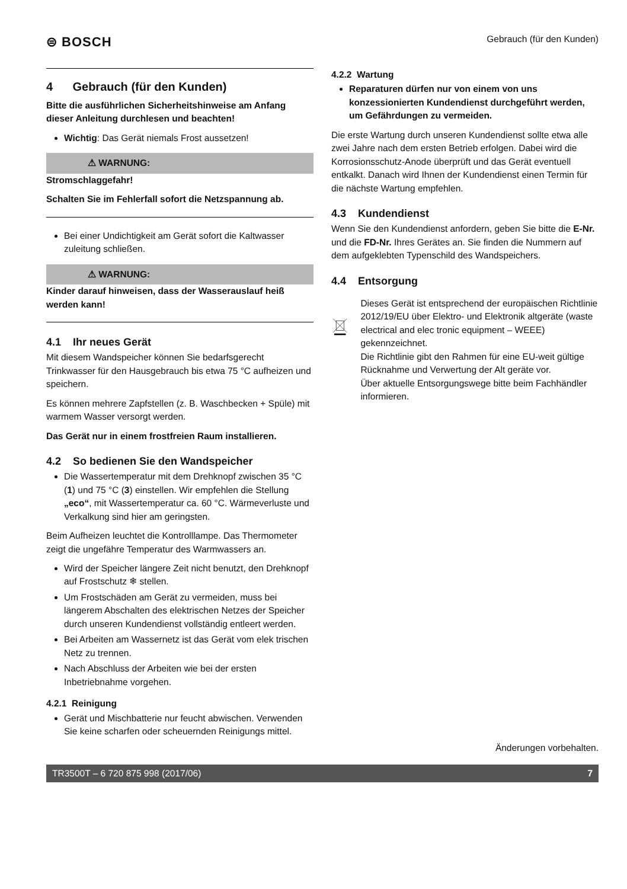⊜ BOSCH
Gebrauch (für den Kunden)
4 Gebrauch (für den Kunden)
Bitte die ausführlichen Sicherheitshinweise am Anfang dieser Anleitung durchlesen und beachten!
Wichtig: Das Gerät niemals Frost aussetzen!
⚠ WARNUNG:
Stromschlaggefahr!
Schalten Sie im Fehlerfall sofort die Netzspannung ab.
Bei einer Undichtigkeit am Gerät sofort die Kaltwasser zuleitung schließen.
⚠ WARNUNG:
Kinder darauf hinweisen, dass der Wasserauslauf heiß werden kann!
4.1 Ihr neues Gerät
Mit diesem Wandspeicher können Sie bedarfsgerecht Trinkwasser für den Hausgebrauch bis etwa 75 °C aufheizen und speichern.
Es können mehrere Zapfstellen (z. B. Waschbecken + Spüle) mit warmem Wasser versorgt werden.
Das Gerät nur in einem frostfreien Raum installieren.
4.2 So bedienen Sie den Wandspeicher
Die Wassertemperatur mit dem Drehknopf zwischen 35 °C (1) und 75 °C (3) einstellen. Wir empfehlen die Stellung „eco“, mit Wassertemperatur ca. 60 °C. Wärmeverluste und Verkalkung sind hier am geringsten.
Beim Aufheizen leuchtet die Kontrolllampe. Das Thermometer zeigt die ungefähre Temperatur des Warmwassers an.
Wird der Speicher längere Zeit nicht benutzt, den Drehknopf auf Frostschutz ❄ stellen.
Um Frostschäden am Gerät zu vermeiden, muss bei längerem Abschalten des elektrischen Netzes der Speicher durch unseren Kundendienst vollständig entleert werden.
Bei Arbeiten am Wassernetz ist das Gerät vom elek trischen Netz zu trennen.
Nach Abschluss der Arbeiten wie bei der ersten Inbetriebnahme vorgehen.
4.2.1 Reinigung
Gerät und Mischbatterie nur feucht abwischen. Verwenden Sie keine scharfen oder scheuernden Reinigungs mittel.
4.2.2 Wartung
Reparaturen dürfen nur von einem von uns konzessionierten Kundendienst durchgeführt werden, um Gefährdungen zu vermeiden.
Die erste Wartung durch unseren Kundendienst sollte etwa alle zwei Jahre nach dem ersten Betrieb erfolgen. Dabei wird die Korrosionsschutz-Anode überprüft und das Gerät eventuell entkalkt. Danach wird Ihnen der Kundendienst einen Termin für die nächste Wartung empfehlen.
4.3 Kundendienst
Wenn Sie den Kundendienst anfordern, geben Sie bitte die E-Nr. und die FD-Nr. Ihres Gerätes an. Sie finden die Nummern auf dem aufgeklebten Typenschild des Wandspeichers.
4.4 Entsorgung
Dieses Gerät ist entsprechend der europäischen Richtlinie 2012/19/EU über Elektro- und Elektronik altgeräte (waste electrical and elec tronic equipment – WEEE) gekennzeichnet.
Die Richtlinie gibt den Rahmen für eine EU-weit gültige Rücknahme und Verwertung der Alt geräte vor.
Über aktuelle Entsorgungswege bitte beim Fachhändler informieren.
Änderungen vorbehalten.
TR3500T – 6 720 875 998 (2017/06) 7